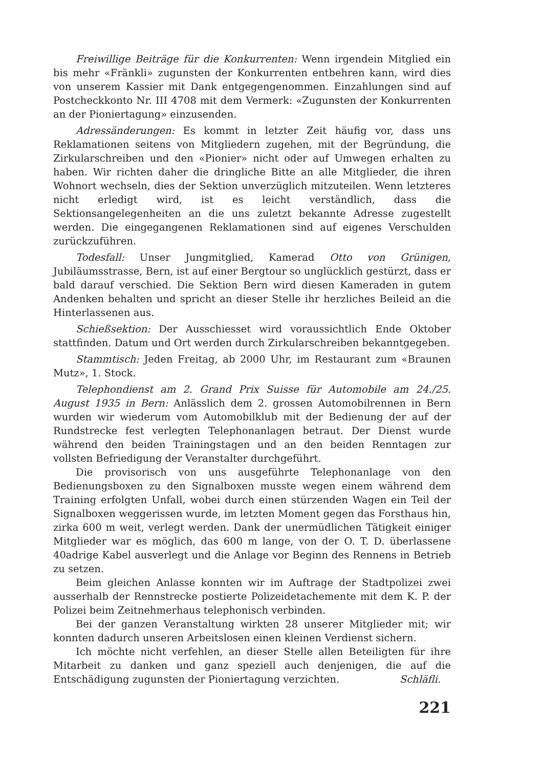Freiwillige Beiträge für die Konkurrenten: Wenn irgendein Mitglied ein bis mehr «Fränkli» zugunsten der Konkurrenten entbehren kann, wird dies von unserem Kassier mit Dank entgegengenommen. Einzahlungen sind auf Postcheckkonto Nr. III 4708 mit dem Vermerk: «Zugunsten der Konkurrenten an der Pioniertagung» einzusenden.
Adressänderungen: Es kommt in letzter Zeit häufig vor, dass uns Reklamationen seitens von Mitgliedern zugehen, mit der Begründung, die Zirkularschreiben und den «Pionier» nicht oder auf Umwegen erhalten zu haben. Wir richten daher die dringliche Bitte an alle Mitglieder, die ihren Wohnort wechseln, dies der Sektion unverzüglich mitzuteilen. Wenn letzteres nicht erledigt wird, ist es leicht verständlich, dass die Sektionsangelegenheiten an die uns zuletzt bekannte Adresse zugestellt werden. Die eingegangenen Reklamationen sind auf eigenes Verschulden zurückzuführen.
Todesfall: Unser Jungmitglied, Kamerad Otto von Grünigen, Jubiläumsstrasse, Bern, ist auf einer Bergtour so unglücklich gestürzt, dass er bald darauf verschied. Die Sektion Bern wird diesen Kameraden in gutem Andenken behalten und spricht an dieser Stelle ihr herzliches Beileid an die Hinterlassenen aus.
Schießsektion: Der Ausschiesset wird voraussichtlich Ende Oktober stattfinden. Datum und Ort werden durch Zirkularschreiben bekanntgegeben.
Stammtisch: Jeden Freitag, ab 2000 Uhr, im Restaurant zum «Braunen Mutz», 1. Stock.
Telephondienst am 2. Grand Prix Suisse für Automobile am 24./25. August 1935 in Bern: Anlässlich dem 2. grossen Automobilrennen in Bern wurden wir wiederum vom Automobilklub mit der Bedienung der auf der Rundstrecke fest verlegten Telephonanlagen betraut. Der Dienst wurde während den beiden Trainingstagen und an den beiden Renntagen zur vollsten Befriedigung der Veranstalter durchgeführt.
Die provisorisch von uns ausgeführte Telephonanlage von den Bedienungsboxen zu den Signalboxen musste wegen einem während dem Training erfolgten Unfall, wobei durch einen stürzenden Wagen ein Teil der Signalboxen weggerissen wurde, im letzten Moment gegen das Forsthaus hin, zirka 600 m weit, verlegt werden. Dank der unermüdlichen Tätigkeit einiger Mitglieder war es möglich, das 600 m lange, von der O. T. D. überlassene 40adrige Kabel ausverlegt und die Anlage vor Beginn des Rennens in Betrieb zu setzen.
Beim gleichen Anlasse konnten wir im Auftrage der Stadtpolizei zwei ausserhalb der Rennstrecke postierte Polizeidetachemente mit dem K. P. der Polizei beim Zeitnehmerhaus telephonisch verbinden.
Bei der ganzen Veranstaltung wirkten 28 unserer Mitglieder mit; wir konnten dadurch unseren Arbeitslosen einen kleinen Verdienst sichern.
Ich möchte nicht verfehlen, an dieser Stelle allen Beteiligten für ihre Mitarbeit zu danken und ganz speziell auch denjenigen, die auf die Entschädigung zugunsten der Pioniertagung verzichten. Schläfli.
221